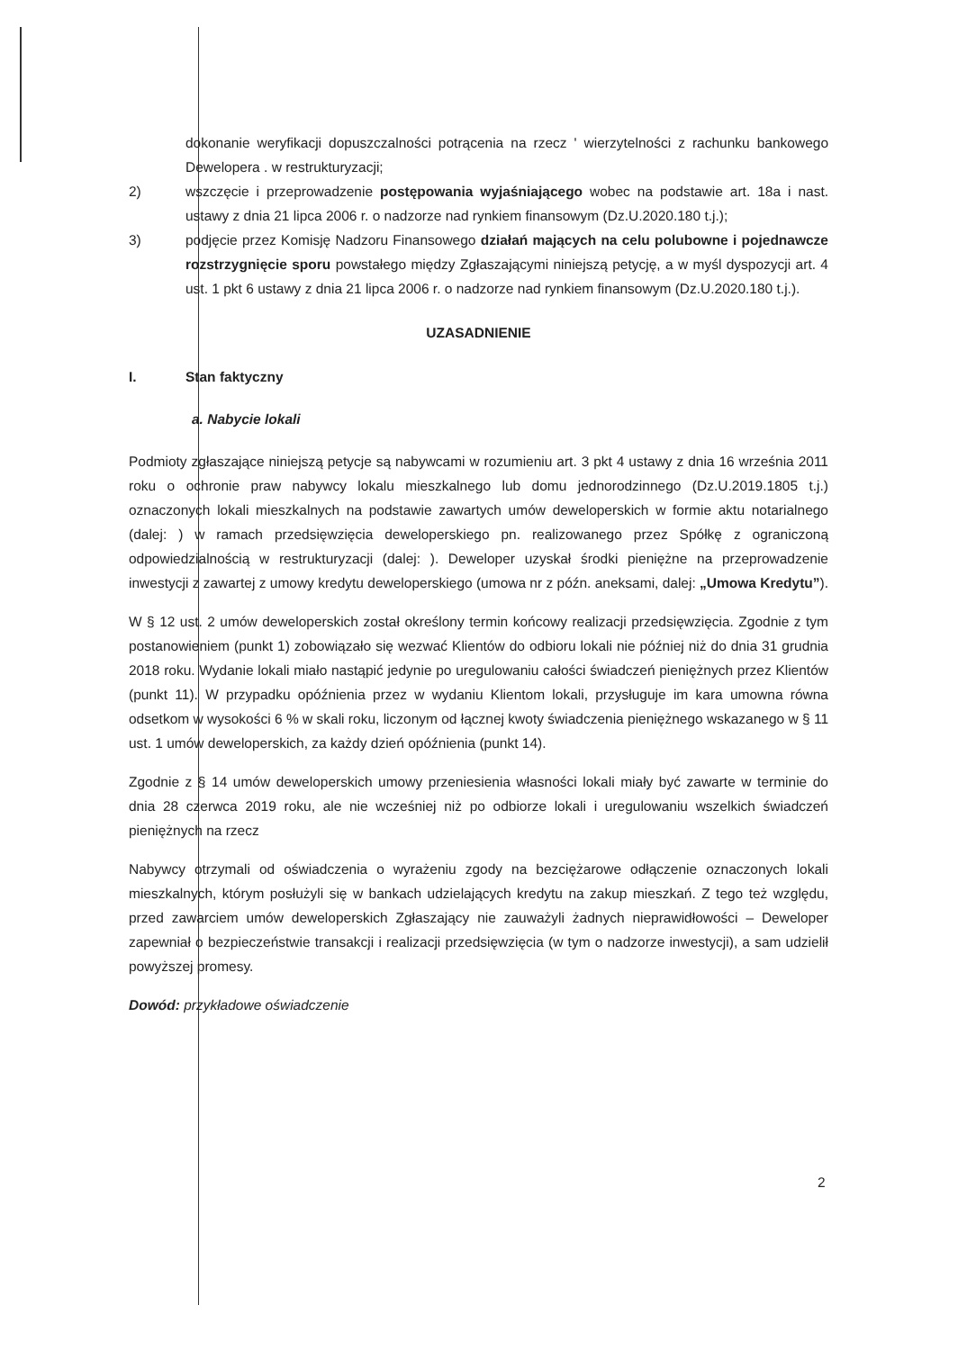dokonanie weryfikacji dopuszczalności potrącenia na rzecz ' wierzytelności z rachunku bankowego Dewelopera . w restrukturyzacji;
2) wszczęcie i przeprowadzenie postępowania wyjaśniającego wobec na podstawie art. 18a i nast. ustawy z dnia 21 lipca 2006 r. o nadzorze nad rynkiem finansowym (Dz.U.2020.180 t.j.);
3) podjęcie przez Komisję Nadzoru Finansowego działań mających na celu polubowne i pojednawcze rozstrzygnięcie sporu powstałego między Zgłaszającymi niniejszą petycję, a w myśl dyspozycji art. 4 ust. 1 pkt 6 ustawy z dnia 21 lipca 2006 r. o nadzorze nad rynkiem finansowym (Dz.U.2020.180 t.j.).
UZASADNIENIE
I. Stan faktyczny
a. Nabycie lokali
Podmioty zgłaszające niniejszą petycje są nabywcami w rozumieniu art. 3 pkt 4 ustawy z dnia 16 września 2011 roku o ochronie praw nabywcy lokalu mieszkalnego lub domu jednorodzinnego (Dz.U.2019.1805 t.j.) oznaczonych lokali mieszkalnych na podstawie zawartych umów deweloperskich w formie aktu notarialnego (dalej: ) w ramach przedsięwzięcia deweloperskiego pn. realizowanego przez Spółkę z ograniczoną odpowiedzialnością w restrukturyzacji (dalej: ). Deweloper uzyskał środki pieniężne na przeprowadzenie inwestycji z zawartej z umowy kredytu deweloperskiego (umowa nr z późn. aneksami, dalej: „Umowa Kredytu”).
W § 12 ust. 2 umów deweloperskich został określony termin końcowy realizacji przedsięwzięcia. Zgodnie z tym postanowieniem (punkt 1) zobowiązało się wezwać Klientów do odbioru lokali nie później niż do dnia 31 grudnia 2018 roku. Wydanie lokali miało nastąpić jedynie po uregulowaniu całości świadczeń pieniężnych przez Klientów (punkt 11). W przypadku opóźnienia przez w wydaniu Klientom lokali, przysługuje im kara umowna równa odsetkom w wysokości 6 % w skali roku, liczonym od łącznej kwoty świadczenia pieniężnego wskazanego w § 11 ust. 1 umów deweloperskich, za każdy dzień opóźnienia (punkt 14).
Zgodnie z § 14 umów deweloperskich umowy przeniesienia własności lokali miały być zawarte w terminie do dnia 28 czerwca 2019 roku, ale nie wcześniej niż po odbiorze lokali i uregulowaniu wszelkich świadczeń pieniężnych na rzecz
Nabywcy otrzymali od oświadczenia o wyrażeniu zgody na bezciężarowe odłączenie oznaczonych lokali mieszkalnych, którym posłużyli się w bankach udzielających kredytu na zakup mieszkań. Z tego też względu, przed zawarciem umów deweloperskich Zgłaszający nie zauważyli żadnych nieprawidłowości – Deweloper zapewniał o bezpieczeństwie transakcji i realizacji przedsięwzięcia (w tym o nadzorze inwestycji), a sam udzielił powyższej promesy.
Dowód: przykładowe oświadczenie
2